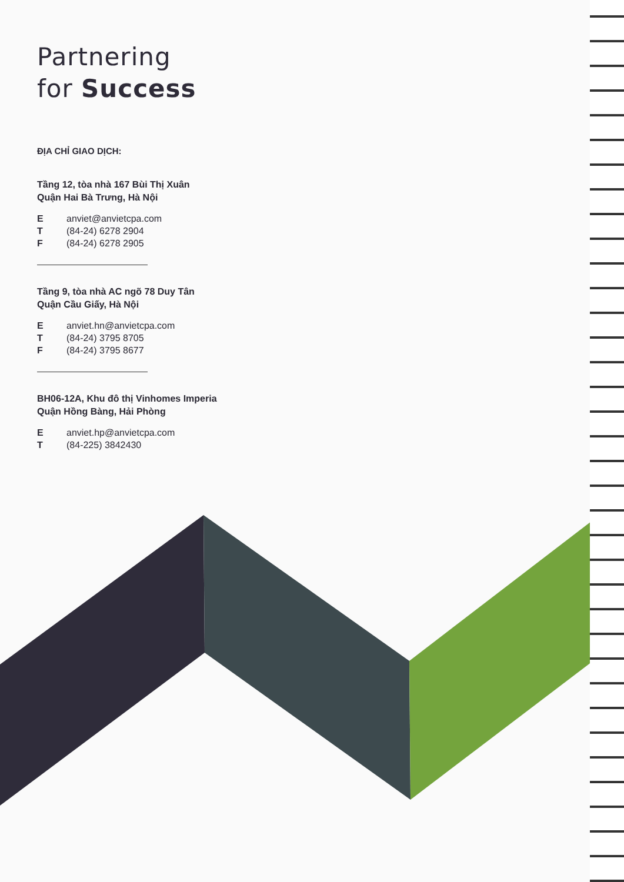Partnering
for Success
ĐỊA CHỈ GIAO DỊCH:
Tầng 12, tòa nhà 167 Bùi Thị Xuân
Quận Hai Bà Trưng, Hà Nội
| E | anviet@anvietcpa.com |
| T | (84-24) 6278 2904 |
| F | (84-24) 6278 2905 |
Tầng 9, tòa nhà AC ngõ 78 Duy Tân
Quận Cầu Giấy, Hà Nội
| E | anviet.hn@anvietcpa.com |
| T | (84-24) 3795 8705 |
| F | (84-24) 3795 8677 |
BH06-12A, Khu đô thị Vinhomes Imperia
Quận Hồng Bàng, Hải Phòng
| E | anviet.hp@anvietcpa.com |
| T | (84-225) 3842430 |